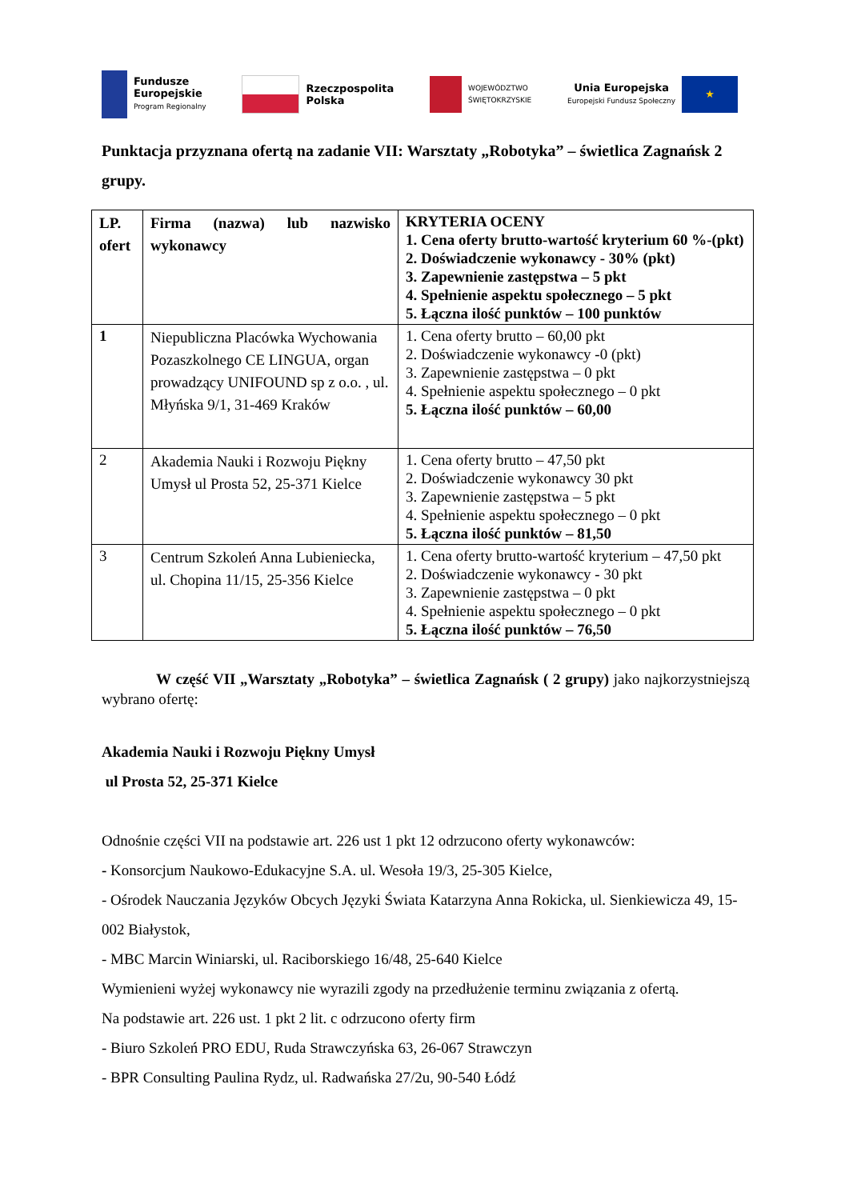Fundusze
Europejskie
Program Regionalny
Rzeczpospolita
Polska
WOJEWÓDZTWO
ŚWIĘTOKRZYSKIE
Unia Europejska
Europejski Fundusz Społeczny
★
Punktacja przyznana ofertą na zadanie VII: Warsztaty „Robotyka” – świetlica Zagnańsk 2 grupy.
| LP. ofert | Firma (nazwa) lub nazwisko wykonawcy | KRYTERIA OCENY 1. Cena oferty brutto-wartość kryterium 60 %-(pkt) 2. Doświadczenie wykonawcy - 30% (pkt) 3. Zapewnienie zastępstwa – 5 pkt 4. Spełnienie aspektu społecznego – 5 pkt 5. Łączna ilość punktów – 100 punktów |
| 1 | Niepubliczna Placówka Wychowania Pozaszkolnego CE LINGUA, organ prowadzący UNIFOUND sp z o.o. , ul. Młyńska 9/1, 31-469 Kraków | 1. Cena oferty brutto – 60,00 pkt 2. Doświadczenie wykonawcy -0 (pkt) 3. Zapewnienie zastępstwa – 0 pkt 4. Spełnienie aspektu społecznego – 0 pkt 5. Łączna ilość punktów – 60,00 |
| 2 | Akademia Nauki i Rozwoju Piękny Umysł ul Prosta 52, 25-371 Kielce | 1. Cena oferty brutto – 47,50 pkt 2. Doświadczenie wykonawcy 30 pkt 3. Zapewnienie zastępstwa – 5 pkt 4. Spełnienie aspektu społecznego – 0 pkt 5. Łączna ilość punktów – 81,50 |
| 3 | Centrum Szkoleń Anna Lubieniecka, ul. Chopina 11/15, 25-356 Kielce | 1. Cena oferty brutto-wartość kryterium – 47,50 pkt 2. Doświadczenie wykonawcy - 30 pkt 3. Zapewnienie zastępstwa – 0 pkt 4. Spełnienie aspektu społecznego – 0 pkt 5. Łączna ilość punktów – 76,50 |
W część VII „Warsztaty „Robotyka” – świetlica Zagnańsk ( 2 grupy) jako najkorzystniejszą wybrano ofertę:
Akademia Nauki i Rozwoju Piękny Umysł
ul Prosta 52, 25-371 Kielce
Odnośnie części VII na podstawie art. 226 ust 1 pkt 12 odrzucono oferty wykonawców:
- Konsorcjum Naukowo-Edukacyjne S.A. ul. Wesoła 19/3, 25-305 Kielce,
- Ośrodek Nauczania Języków Obcych Języki Świata Katarzyna Anna Rokicka, ul. Sienkiewicza 49, 15-002 Białystok,
- MBC Marcin Winiarski, ul. Raciborskiego 16/48, 25-640 Kielce
Wymienieni wyżej wykonawcy nie wyrazili zgody na przedłużenie terminu związania z ofertą.
Na podstawie art. 226 ust. 1 pkt 2 lit. c odrzucono oferty firm
- Biuro Szkoleń PRO EDU, Ruda Strawczyńska 63, 26-067 Strawczyn
- BPR Consulting Paulina Rydz, ul. Radwańska 27/2u, 90-540 Łódź